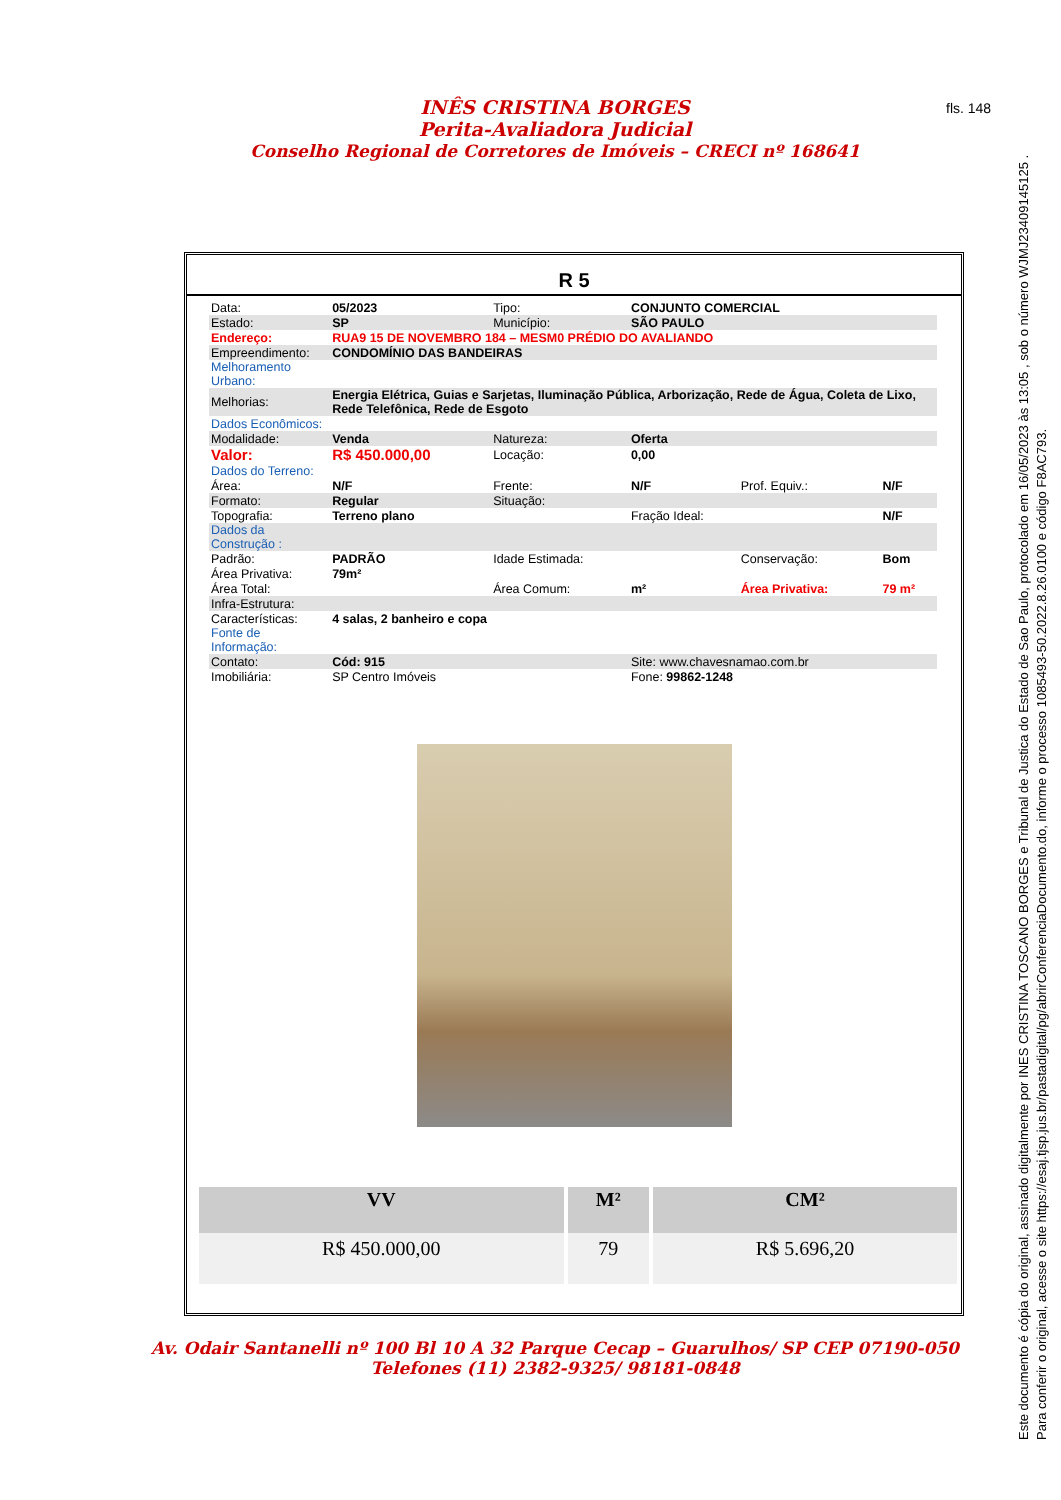INÊS CRISTINA BORGES
Perita-Avaliadora Judicial
Conselho Regional de Corretores de Imóveis – CRECI nº 168641
fls. 148
R 5
| Data: | 05/2023 | Tipo: | CONJUNTO COMERCIAL | | |
| Estado: | SP | Município: | SÃO PAULO | | |
| Endereço: | RUA9 15 DE NOVEMBRO 184 – MESM0 PRÉDIO DO AVALIANDO | | | | |
| Empreendimento: | CONDOMÍNIO DAS BANDEIRAS | | | | |
| Melhoramento Urbano: | | | | | |
| Melhorias: | Energia Elétrica, Guias e Sarjetas, Iluminação Pública, Arborização, Rede de Água, Coleta de Lixo, Rede Telefônica, Rede de Esgoto | | | | |
| Dados Econômicos: | | | | | |
| Modalidade: | Venda | Natureza: | Oferta | | |
| Valor: | R$ 450.000,00 | Locação: | 0,00 | | |
| Dados do Terreno: | | | | | |
| Área: | N/F | Frente: | N/F | Prof. Equiv.: | N/F |
| Formato: | Regular | Situação: | | | |
| Topografia: | Terreno plano | | Fração Ideal: | | N/F |
| Dados da Construção : | | | | | |
| Padrão: | PADRÃO | Idade Estimada: | | Conservação: | Bom |
| Área Privativa: | 79m² | | | | |
| Área Total: | | Área Comum: | m² | Área Privativa: | 79 m² |
| Infra-Estrutura: | | | | | |
| Características: | 4 salas, 2 banheiro e copa | | | | |
| Fonte de Informação: | | | | | |
| Contato: | Cód: 915 | | Site: www.chavesnamao.com.br | | |
| Imobiliária: | SP Centro Imóveis | | Fone: 99862-1248 | | |
| VV | M² | CM² |
| --- | --- | --- |
| R$ 450.000,00 | 79 | R$ 5.696,20 |
Av. Odair Santanelli nº 100 Bl 10 A 32 Parque Cecap – Guarulhos/ SP CEP 07190-050
Telefones (11) 2382-9325/ 98181-0848
Este documento é cópia do original, assinado digitalmente por INES CRISTINA TOSCANO BORGES e Tribunal de Justica do Estado de Sao Paulo, protocolado em 16/05/2023 às 13:05 , sob o número WJMJ23409145125 .
Para conferir o original, acesse o site https://esaj.tjsp.jus.br/pastadigital/pg/abrirConferenciaDocumento.do, informe o processo 1085493-50.2022.8.26.0100 e código F8AC793.